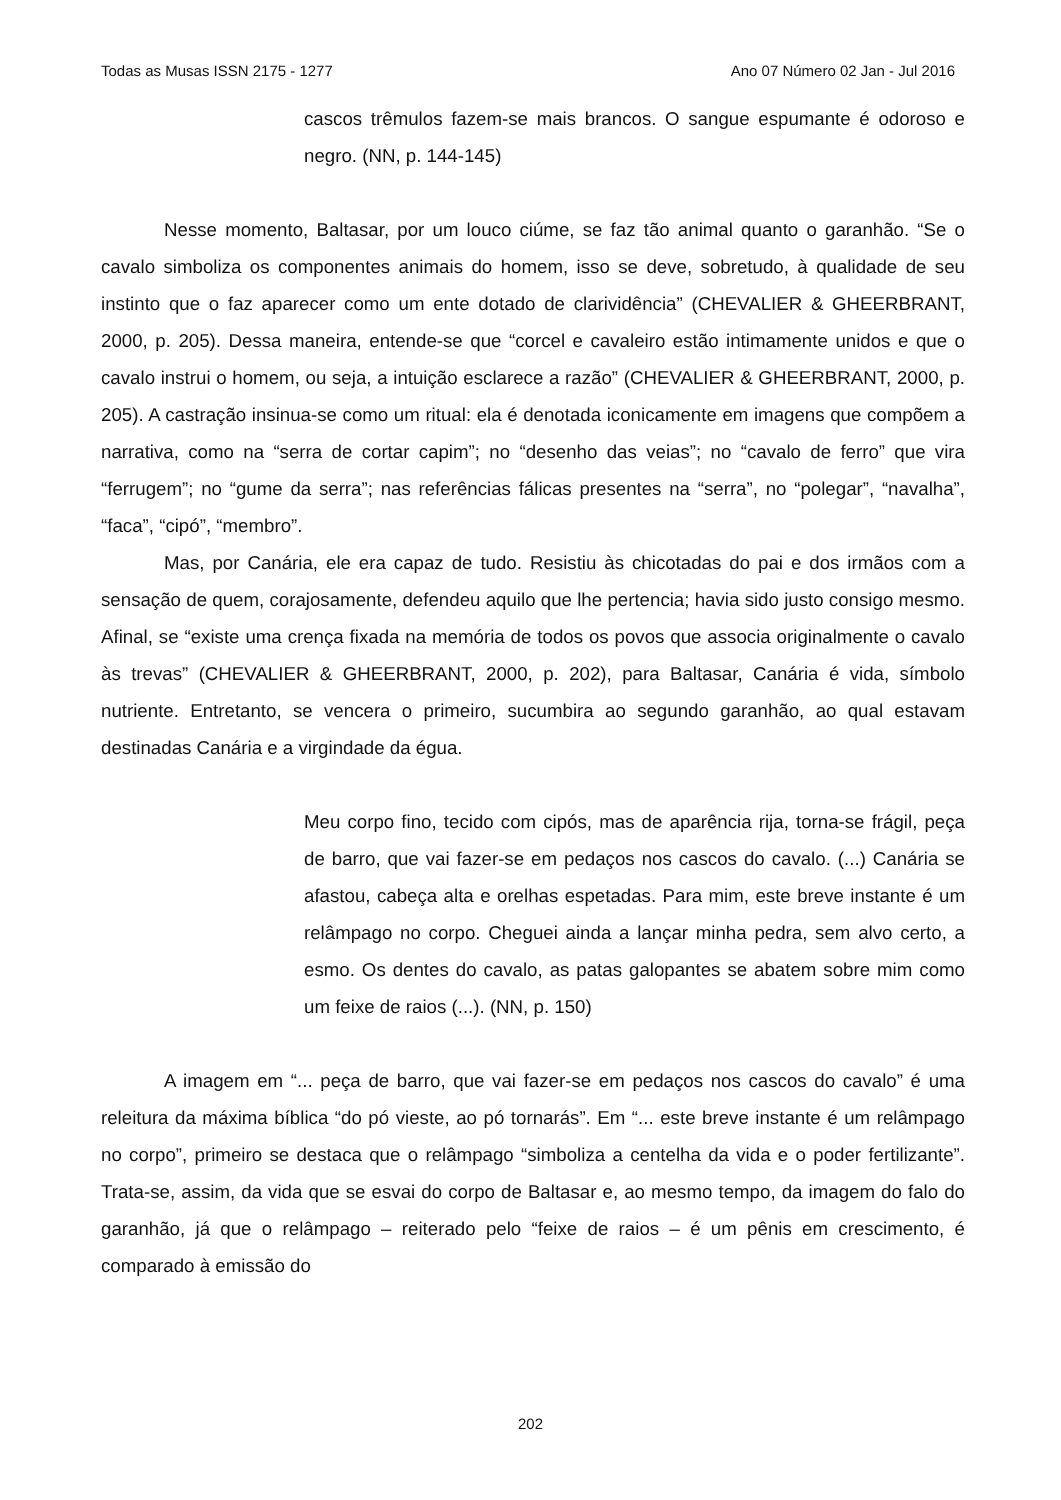Todas as Musas ISSN 2175 - 1277 Ano 07 Número 02 Jan - Jul 2016
cascos trêmulos fazem-se mais brancos. O sangue espumante é odoroso e negro. (NN, p. 144-145)
Nesse momento, Baltasar, por um louco ciúme, se faz tão animal quanto o garanhão. “Se o cavalo simboliza os componentes animais do homem, isso se deve, sobretudo, à qualidade de seu instinto que o faz aparecer como um ente dotado de clarividência” (CHEVALIER & GHEERBRANT, 2000, p. 205). Dessa maneira, entende-se que “corcel e cavaleiro estão intimamente unidos e que o cavalo instrui o homem, ou seja, a intuição esclarece a razão” (CHEVALIER & GHEERBRANT, 2000, p. 205). A castração insinua-se como um ritual: ela é denotada iconicamente em imagens que compõem a narrativa, como na “serra de cortar capim”; no “desenho das veias”; no “cavalo de ferro” que vira “ferrugem”; no “gume da serra”; nas referências fálicas presentes na “serra”, no “polegar”, “navalha”, “faca”, “cipó”, “membro”.
Mas, por Canária, ele era capaz de tudo. Resistiu às chicotadas do pai e dos irmãos com a sensação de quem, corajosamente, defendeu aquilo que lhe pertencia; havia sido justo consigo mesmo. Afinal, se “existe uma crença fixada na memória de todos os povos que associa originalmente o cavalo às trevas” (CHEVALIER & GHEERBRANT, 2000, p. 202), para Baltasar, Canária é vida, símbolo nutriente. Entretanto, se vencera o primeiro, sucumbira ao segundo garanhão, ao qual estavam destinadas Canária e a virgindade da égua.
Meu corpo fino, tecido com cipós, mas de aparência rija, torna-se frágil, peça de barro, que vai fazer-se em pedaços nos cascos do cavalo. (...) Canária se afastou, cabeça alta e orelhas espetadas. Para mim, este breve instante é um relâmpago no corpo. Cheguei ainda a lançar minha pedra, sem alvo certo, a esmo. Os dentes do cavalo, as patas galopantes se abatem sobre mim como um feixe de raios (...). (NN, p. 150)
A imagem em “... peça de barro, que vai fazer-se em pedaços nos cascos do cavalo” é uma releitura da máxima bíblica “do pó vieste, ao pó tornarás”. Em “... este breve instante é um relâmpago no corpo”, primeiro se destaca que o relâmpago “simboliza a centelha da vida e o poder fertilizante”. Trata-se, assim, da vida que se esvai do corpo de Baltasar e, ao mesmo tempo, da imagem do falo do garanhão, já que o relâmpago – reiterado pelo “feixe de raios – é um pênis em crescimento, é comparado à emissão do
202